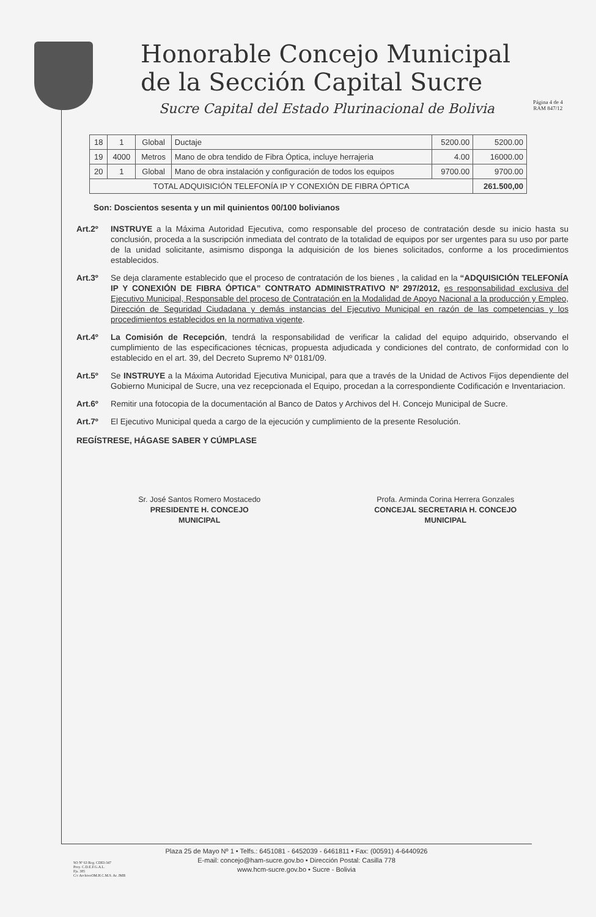Honorable Concejo Municipal
de la Sección Capital Sucre
Sucre Capital del Estado Plurinacional de Bolivia
Página 4 de 4
RAM 847/12
| 18 | 1 | Global | Ductaje | 5200.00 | 5200.00 |
| 19 | 4000 | Metros | Mano de obra tendido de Fibra Óptica, incluye herrajeria | 4.00 | 16000.00 |
| 20 | 1 | Global | Mano de obra instalación y configuración de todos los equipos | 9700.00 | 9700.00 |
| TOTAL ADQUISICIÓN TELEFONÍA IP Y CONEXIÓN DE FIBRA ÓPTICA | | | | | 261.500,00 |
Son: Doscientos sesenta y un mil quinientos 00/100 bolivianos
Art.2º INSTRUYE a la Máxima Autoridad Ejecutiva, como responsable del proceso de contratación desde su inicio hasta su conclusión, proceda a la suscripción inmediata del contrato de la totalidad de equipos por ser urgentes para su uso por parte de la unidad solicitante, asimismo disponga la adquisición de los bienes solicitados, conforme a los procedimientos establecidos.
Art.3º Se deja claramente establecido que el proceso de contratación de los bienes , la calidad en la “ADQUISICIÓN TELEFONÍA IP Y CONEXIÓN DE FIBRA ÓPTICA” CONTRATO ADMINISTRATIVO Nº 297/2012, es responsabilidad exclusiva del Ejecutivo Municipal, Responsable del proceso de Contratación en la Modalidad de Apoyo Nacional a la producción y Empleo, Dirección de Seguridad Ciudadana y demás instancias del Ejecutivo Municipal en razón de las competencias y los procedimientos establecidos en la normativa vigente.
Art.4º La Comisión de Recepción, tendrá la responsabilidad de verificar la calidad del equipo adquirido, observando el cumplimiento de las especificaciones técnicas, propuesta adjudicada y condiciones del contrato, de conformidad con lo establecido en el art. 39, del Decreto Supremo Nº 0181/09.
Art.5º Se INSTRUYE a la Máxima Autoridad Ejecutiva Municipal, para que a través de la Unidad de Activos Fijos dependiente del Gobierno Municipal de Sucre, una vez recepcionada el Equipo, procedan a la correspondiente Codificación e Inventariacion.
Art.6º Remitir una fotocopia de la documentación al Banco de Datos y Archivos del H. Concejo Municipal de Sucre.
Art.7º El Ejecutivo Municipal queda a cargo de la ejecución y cumplimiento de la presente Resolución.
REGÍSTRESE, HÁGASE SABER Y CÚMPLASE
Sr. José Santos Romero Mostacedo
PRESIDENTE H. CONCEJO
MUNICIPAL
Profa. Arminda Corina Herrera Gonzales
CONCEJAL SECRETARIA H. CONCEJO
MUNICIPAL
Plaza 25 de Mayo Nº 1 • Telfs.: 6451081 - 6452039 - 6461811 • Fax: (00591) 4-6440926
E-mail: concejo@ham-sucre.gov.bo • Dirección Postal: Casilla 778
www.hcm-sucre.gov.bo • Sucre - Bolivia
SO Nº 63 Reg. CDEI-347
Proy. C.D.E.F.G.A.L.
Fjs. 385
C/c ArchivoOM.H.C.M.S. Ar. JMB